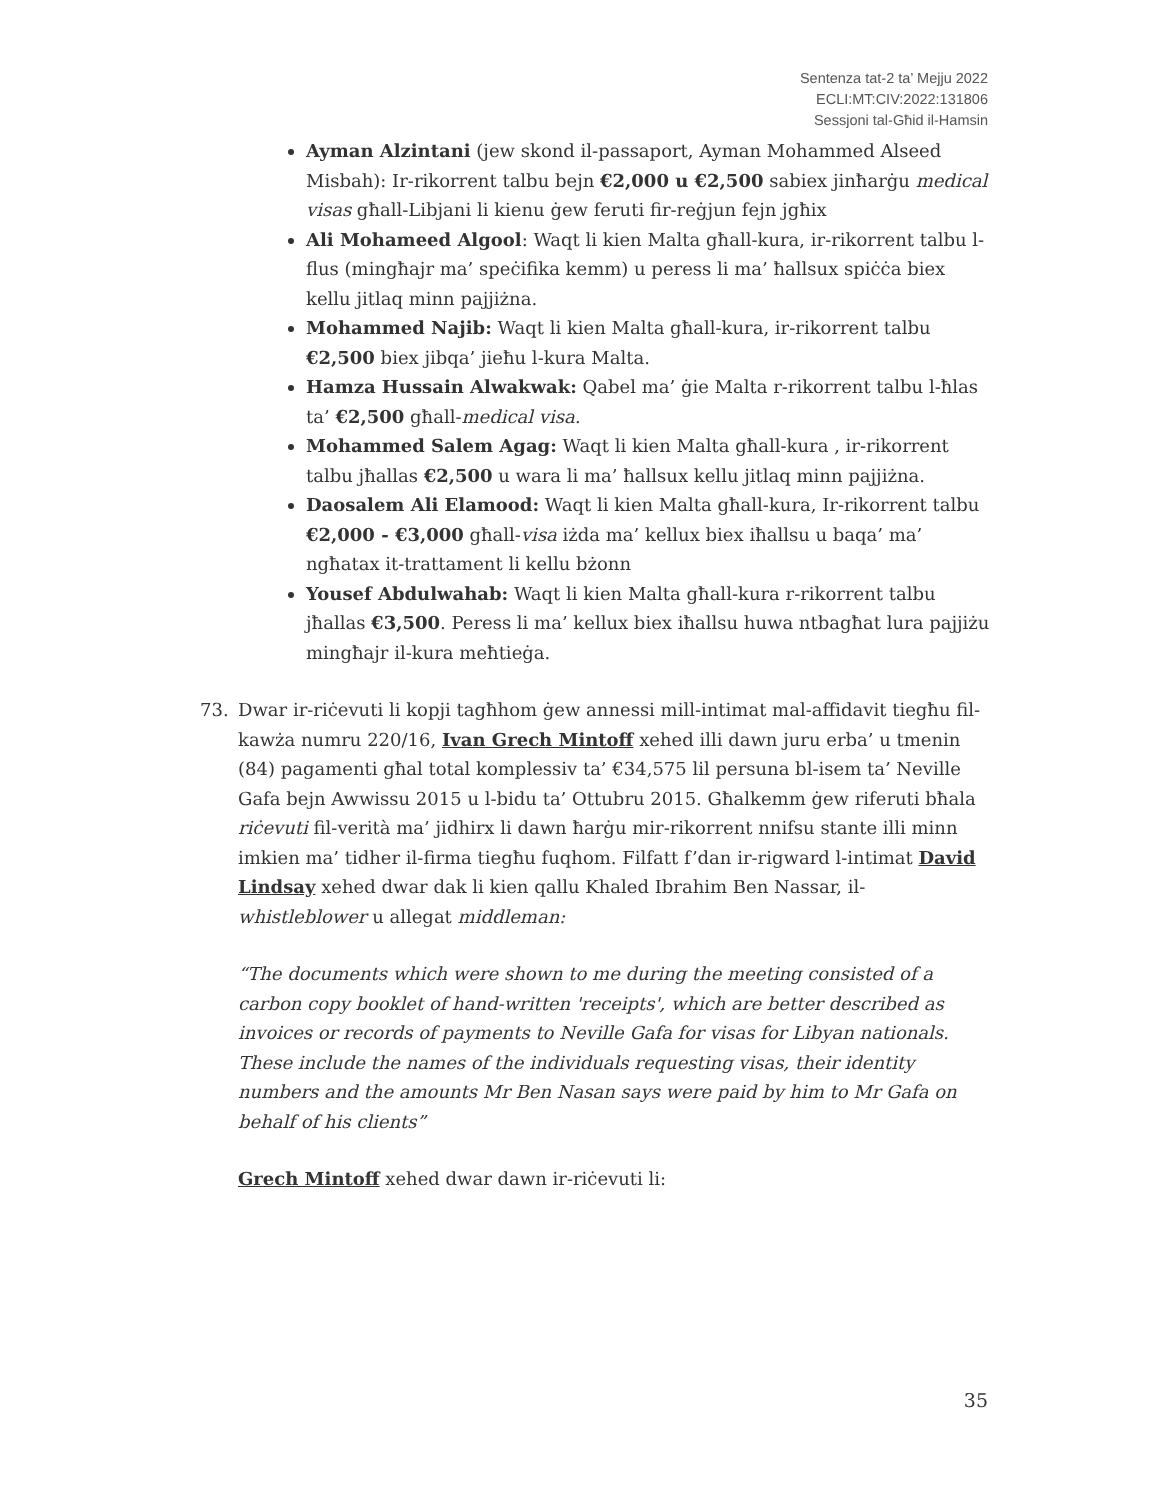Sentenza tat-2 ta’ Mejju 2022
ECLI:MT:CIV:2022:131806
Sessjoni tal-Għid il-Hamsin
Ayman Alzintani (jew skond il-passaport, Ayman Mohammed Alseed Misbah): Ir-rikorrent talbu bejn €2,000 u €2,500 sabiex jinħarġu medical visas għall-Libjani li kienu ġew feruti fir-reġjun fejn jgħix
Ali Mohameed Algool: Waqt li kien Malta għall-kura, ir-rikorrent talbu l-flus (mingħajr ma’ speċifika kemm) u peress li ma’ ħallsux spiċċa biex kellu jitlaq minn pajjiżna.
Mohammed Najib: Waqt li kien Malta għall-kura, ir-rikorrent talbu €2,500 biex jibqa’ jieħu l-kura Malta.
Hamza Hussain Alwakwak: Qabel ma’ ġie Malta r-rikorrent talbu l-ħlas ta’ €2,500 għall-medical visa.
Mohammed Salem Agag: Waqt li kien Malta għall-kura , ir-rikorrent talbu jħallas €2,500 u wara li ma’ ħallsux kellu jitlaq minn pajjiżna.
Daosalem Ali Elamood: Waqt li kien Malta għall-kura, Ir-rikorrent talbu €2,000 - €3,000 għall-visa iżda ma’ kellux biex iħallsu u baqa’ ma’ ngħatax it-trattament li kellu bżonn
Yousef Abdulwahab: Waqt li kien Malta għall-kura r-rikorrent talbu jħallas €3,500. Peress li ma’ kellux biex iħallsu huwa ntbagħat lura pajjiżu mingħajr il-kura meħtieġa.
73. Dwar ir-riċevuti li kopji tagħhom ġew annessi mill-intimat mal-affidavit tiegħu fil-kawża numru 220/16, Ivan Grech Mintoff xehed illi dawn juru erba’ u tmenin (84) pagamenti għal total komplessiv ta’ €34,575 lil persuna bl-isem ta’ Neville Gafa bejn Awwissu 2015 u l-bidu ta’ Ottubru 2015. Għalkemm ġew riferuti bħala riċevuti fil-verità ma’ jidhirx li dawn ħarġu mir-rikorrent nnifsu stante illi minn imkien ma’ tidher il-firma tiegħu fuqhom. Filfatt f’dan ir-rigward l-intimat David Lindsay xehed dwar dak li kien qallu Khaled Ibrahim Ben Nassar, il-whistleblower u allegat middleman:
“The documents which were shown to me during the meeting consisted of a carbon copy booklet of hand-written 'receipts', which are better described as invoices or records of payments to Neville Gafa for visas for Libyan nationals. These include the names of the individuals requesting visas, their identity numbers and the amounts Mr Ben Nasan says were paid by him to Mr Gafa on behalf of his clients”
Grech Mintoff xehed dwar dawn ir-riċevuti li:
35